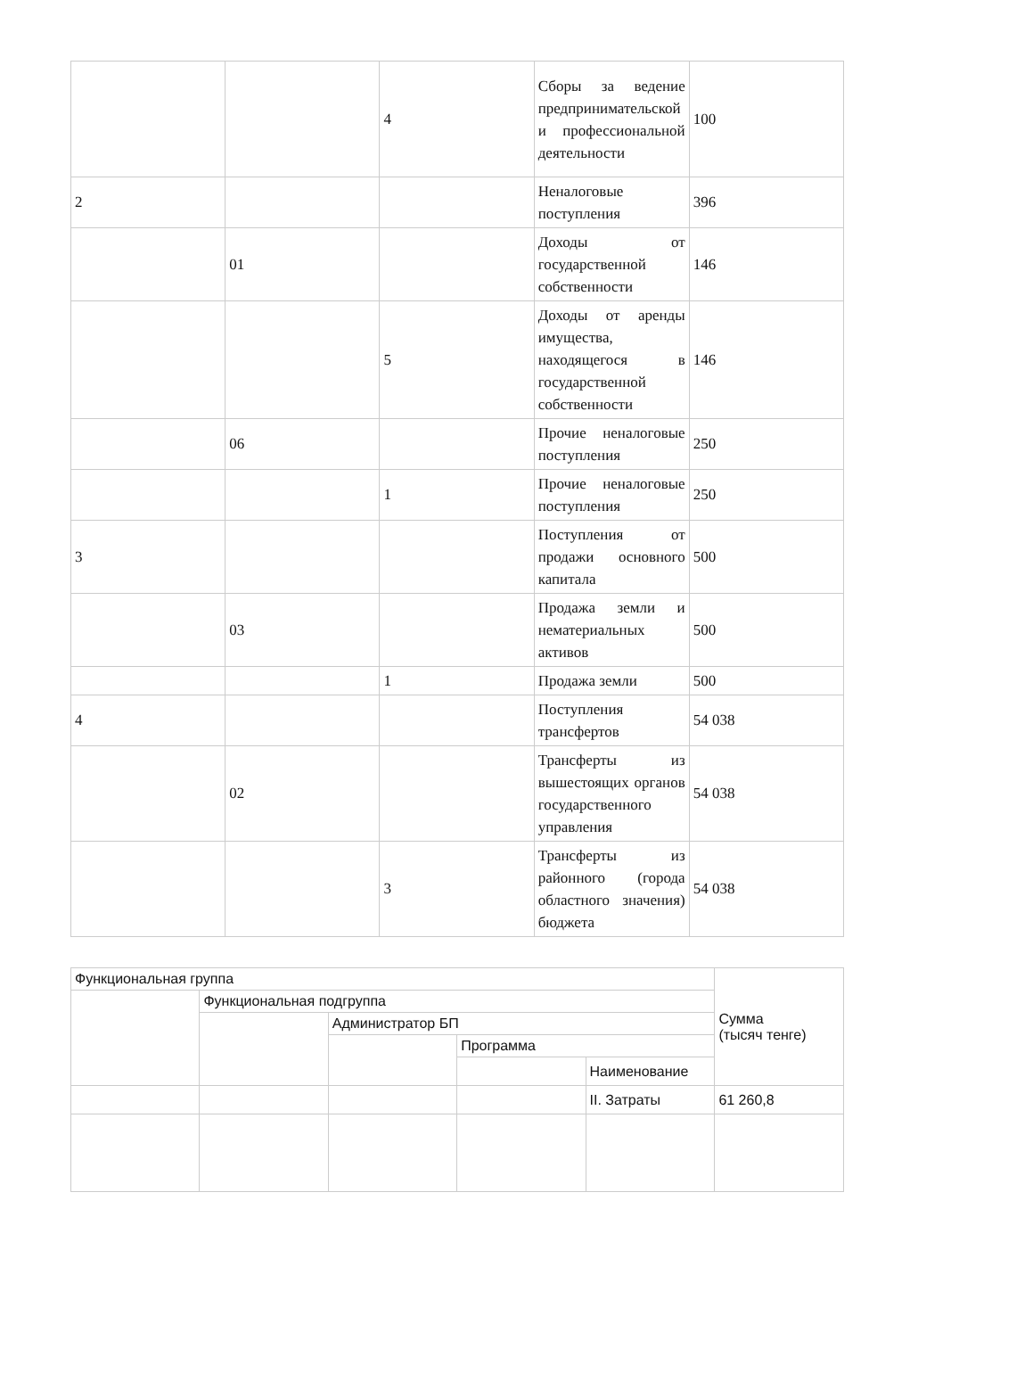| | | 4 | Сборы за ведение предпринимательской и профессиональной деятельности | 100 |
| 2 | | | Неналоговые поступления | 396 |
| | 01 | | Доходы от государственной собственности | 146 |
| | | 5 | Доходы от аренды имущества, находящегося в государственной собственности | 146 |
| | 06 | | Прочие неналоговые поступления | 250 |
| | | 1 | Прочие неналоговые поступления | 250 |
| 3 | | | Поступления от продажи основного капитала | 500 |
| | 03 | | Продажа земли и нематериальных активов | 500 |
| | | 1 | Продажа земли | 500 |
| 4 | | | Поступления трансфертов | 54 038 |
| | 02 | | Трансферты из вышестоящих органов государственного управления | 54 038 |
| | | 3 | Трансферты из районного (города областного значения) бюджета | 54 038 |
| Функциональная группа | | | | | Сумма (тысяч тенге) |
| --- | --- | --- | --- | --- | --- |
| | Функциональная подгруппа | | | | |
| | | Администратор БП | | | |
| | | | Программа | | |
| | | | | Наименование | |
| | | | | II. Затраты | 61 260,8 |